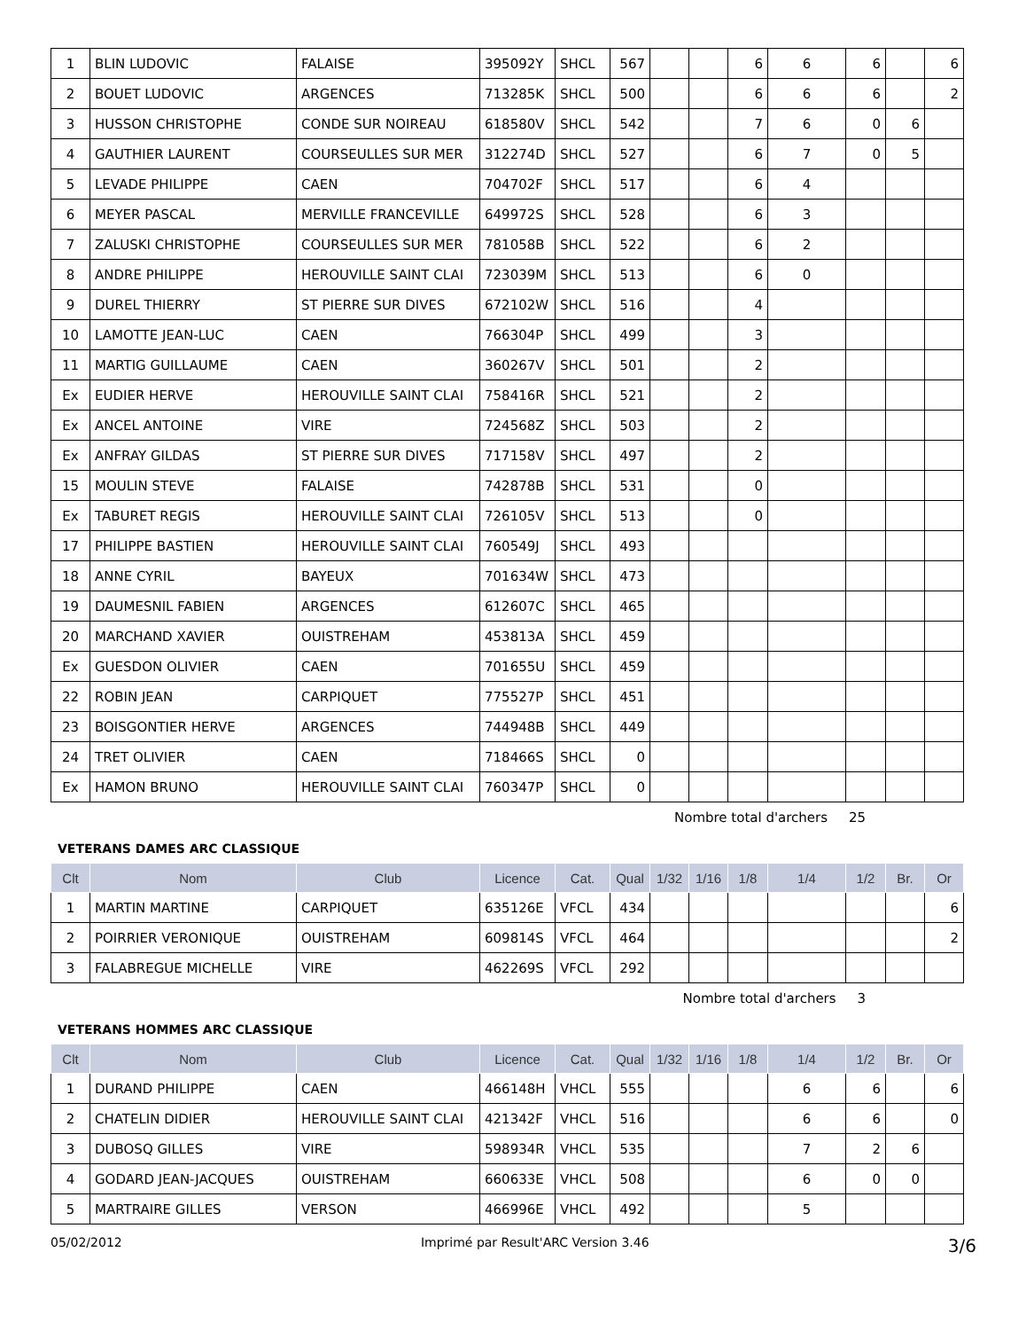| 1 | BLIN LUDOVIC | FALAISE | 395092Y | SHCL | 567 | | | 6 | 6 | 6 | | 6 |
| 2 | BOUET LUDOVIC | ARGENCES | 713285K | SHCL | 500 | | | 6 | 6 | 6 | | 2 |
| 3 | HUSSON CHRISTOPHE | CONDE SUR NOIREAU | 618580V | SHCL | 542 | | | 7 | 6 | 0 | 6 | |
| 4 | GAUTHIER LAURENT | COURSEULLES SUR MER | 312274D | SHCL | 527 | | | 6 | 7 | 0 | 5 | |
| 5 | LEVADE PHILIPPE | CAEN | 704702F | SHCL | 517 | | | 6 | 4 | | | |
| 6 | MEYER PASCAL | MERVILLE FRANCEVILLE | 649972S | SHCL | 528 | | | 6 | 3 | | | |
| 7 | ZALUSKI CHRISTOPHE | COURSEULLES SUR MER | 781058B | SHCL | 522 | | | 6 | 2 | | | |
| 8 | ANDRE PHILIPPE | HEROUVILLE SAINT CLAI | 723039M | SHCL | 513 | | | 6 | 0 | | | |
| 9 | DUREL THIERRY | ST PIERRE SUR DIVES | 672102W | SHCL | 516 | | | 4 | | | | |
| 10 | LAMOTTE JEAN-LUC | CAEN | 766304P | SHCL | 499 | | | 3 | | | | |
| 11 | MARTIG GUILLAUME | CAEN | 360267V | SHCL | 501 | | | 2 | | | | |
| Ex | EUDIER HERVE | HEROUVILLE SAINT CLAI | 758416R | SHCL | 521 | | | 2 | | | | |
| Ex | ANCEL ANTOINE | VIRE | 724568Z | SHCL | 503 | | | 2 | | | | |
| Ex | ANFRAY GILDAS | ST PIERRE SUR DIVES | 717158V | SHCL | 497 | | | 2 | | | | |
| 15 | MOULIN STEVE | FALAISE | 742878B | SHCL | 531 | | | 0 | | | | |
| Ex | TABURET REGIS | HEROUVILLE SAINT CLAI | 726105V | SHCL | 513 | | | 0 | | | | |
| 17 | PHILIPPE BASTIEN | HEROUVILLE SAINT CLAI | 760549J | SHCL | 493 | | | | | | | |
| 18 | ANNE CYRIL | BAYEUX | 701634W | SHCL | 473 | | | | | | | |
| 19 | DAUMESNIL FABIEN | ARGENCES | 612607C | SHCL | 465 | | | | | | | |
| 20 | MARCHAND XAVIER | OUISTREHAM | 453813A | SHCL | 459 | | | | | | | |
| Ex | GUESDON OLIVIER | CAEN | 701655U | SHCL | 459 | | | | | | | |
| 22 | ROBIN JEAN | CARPIQUET | 775527P | SHCL | 451 | | | | | | | |
| 23 | BOISGONTIER HERVE | ARGENCES | 744948B | SHCL | 449 | | | | | | | |
| 24 | TRET OLIVIER | CAEN | 718466S | SHCL | 0 | | | | | | | |
| Ex | HAMON BRUNO | HEROUVILLE SAINT CLAI | 760347P | SHCL | 0 | | | | | | | |
Nombre total d'archers 25
VETERANS DAMES ARC CLASSIQUE
| Clt | Nom | Club | Licence | Cat. | Qual | 1/32 | 1/16 | 1/8 | 1/4 | 1/2 | Br. | Or |
| --- | --- | --- | --- | --- | --- | --- | --- | --- | --- | --- | --- | --- |
| 1 | MARTIN MARTINE | CARPIQUET | 635126E | VFCL | 434 | | | | | | | 6 |
| 2 | POIRRIER VERONIQUE | OUISTREHAM | 609814S | VFCL | 464 | | | | | | | 2 |
| 3 | FALABREGUE MICHELLE | VIRE | 462269S | VFCL | 292 | | | | | | | |
Nombre total d'archers 3
VETERANS HOMMES ARC CLASSIQUE
| Clt | Nom | Club | Licence | Cat. | Qual | 1/32 | 1/16 | 1/8 | 1/4 | 1/2 | Br. | Or |
| --- | --- | --- | --- | --- | --- | --- | --- | --- | --- | --- | --- | --- |
| 1 | DURAND PHILIPPE | CAEN | 466148H | VHCL | 555 | | | | 6 | 6 | | 6 |
| 2 | CHATELIN DIDIER | HEROUVILLE SAINT CLAI | 421342F | VHCL | 516 | | | | 6 | 6 | | 0 |
| 3 | DUBOSQ GILLES | VIRE | 598934R | VHCL | 535 | | | | 7 | 2 | 6 | |
| 4 | GODARD JEAN-JACQUES | OUISTREHAM | 660633E | VHCL | 508 | | | | 6 | 0 | 0 | |
| 5 | MARTRAIRE GILLES | VERSON | 466996E | VHCL | 492 | | | | 5 | | | |
05/02/2012 Imprimé par Result'ARC Version 3.46 3/6